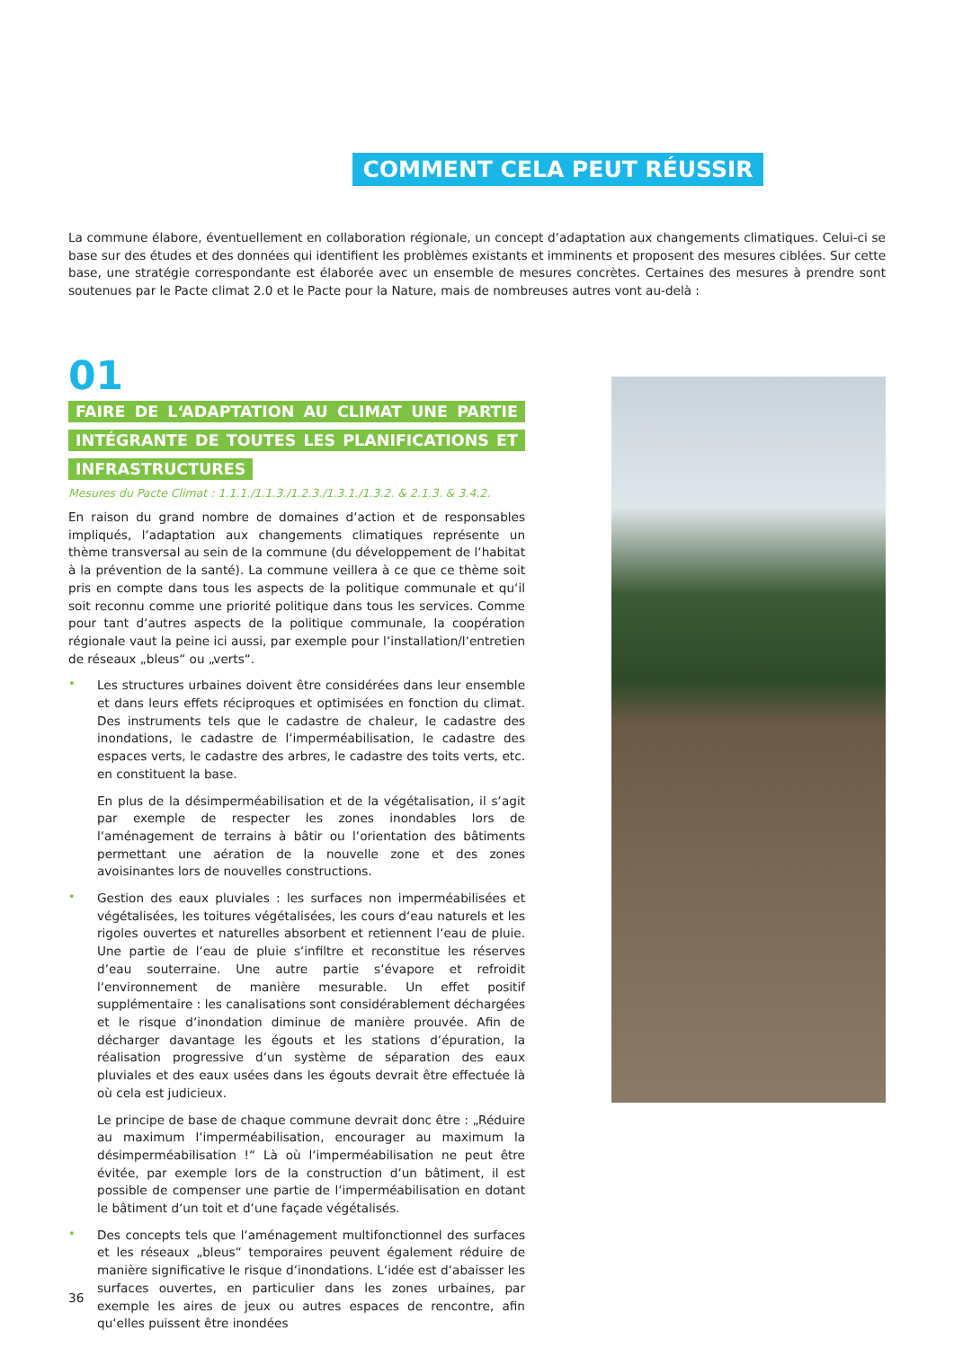COMMENT CELA PEUT RÉUSSIR
La commune élabore, éventuellement en collaboration régionale, un concept d‘adaptation aux changements climatiques. Celui-ci se base sur des études et des données qui identifient les problèmes existants et imminents et proposent des mesures ciblées. Sur cette base, une stratégie correspondante est élaborée avec un ensemble de mesures concrètes. Certaines des mesures à prendre sont soutenues par le Pacte climat 2.0 et le Pacte pour la Nature, mais de nombreuses autres vont au-delà :
01
FAIRE DE L‘ADAPTATION AU CLIMAT UNE PARTIE INTÉGRANTE DE TOUTES LES PLANIFICATIONS ET INFRASTRUCTURES
Mesures du Pacte Climat : 1.1.1./1.1.3./1.2.3./1.3.1./1.3.2. & 2.1.3. & 3.4.2.
En raison du grand nombre de domaines d‘action et de responsables impliqués, l‘adaptation aux changements climatiques représente un thème transversal au sein de la commune (du développement de l‘habitat à la prévention de la santé). La commune veillera à ce que ce thème soit pris en compte dans tous les aspects de la politique communale et qu‘il soit reconnu comme une priorité politique dans tous les services. Comme pour tant d‘autres aspects de la politique communale, la coopération régionale vaut la peine ici aussi, par exemple pour l‘installation/l‘entretien de réseaux „bleus“ ou „verts“.
•
Les structures urbaines doivent être considérées dans leur ensemble et dans leurs effets réciproques et optimisées en fonction du climat. Des instruments tels que le cadastre de chaleur, le cadastre des inondations, le cadastre de l‘imperméabilisation, le cadastre des espaces verts, le cadastre des arbres, le cadastre des toits verts, etc. en constituent la base.
En plus de la désimperméabilisation et de la végétalisation, il s‘agit par exemple de respecter les zones inondables lors de l‘aménagement de terrains à bâtir ou l‘orientation des bâtiments permettant une aération de la nouvelle zone et des zones avoisinantes lors de nouvelles constructions.
•
Gestion des eaux pluviales : les surfaces non imperméabilisées et végétalisées, les toitures végétalisées, les cours d‘eau naturels et les rigoles ouvertes et naturelles absorbent et retiennent l‘eau de pluie. Une partie de l‘eau de pluie s‘infiltre et reconstitue les réserves d‘eau souterraine. Une autre partie s‘évapore et refroidit l‘environnement de manière mesurable. Un effet positif supplémentaire : les canalisations sont considérablement déchargées et le risque d‘inondation diminue de manière prouvée. Afin de décharger davantage les égouts et les stations d‘épuration, la réalisation progressive d‘un système de séparation des eaux pluviales et des eaux usées dans les égouts devrait être effectuée là où cela est judicieux.
Le principe de base de chaque commune devrait donc être : „Réduire au maximum l‘imperméabilisation, encourager au maximum la désimperméabilisation !“ Là où l‘imperméabilisation ne peut être évitée, par exemple lors de la construction d‘un bâtiment, il est possible de compenser une partie de l‘imperméabilisation en dotant le bâtiment d‘un toit et d‘une façade végétalisés.
•
Des concepts tels que l‘aménagement multifonctionnel des surfaces et les réseaux „bleus“ temporaires peuvent également réduire de manière significative le risque d‘inondations. L‘idée est d‘abaisser les surfaces ouvertes, en particulier dans les zones urbaines, par exemple les aires de jeux ou autres espaces de rencontre, afin qu‘elles puissent être inondées
36